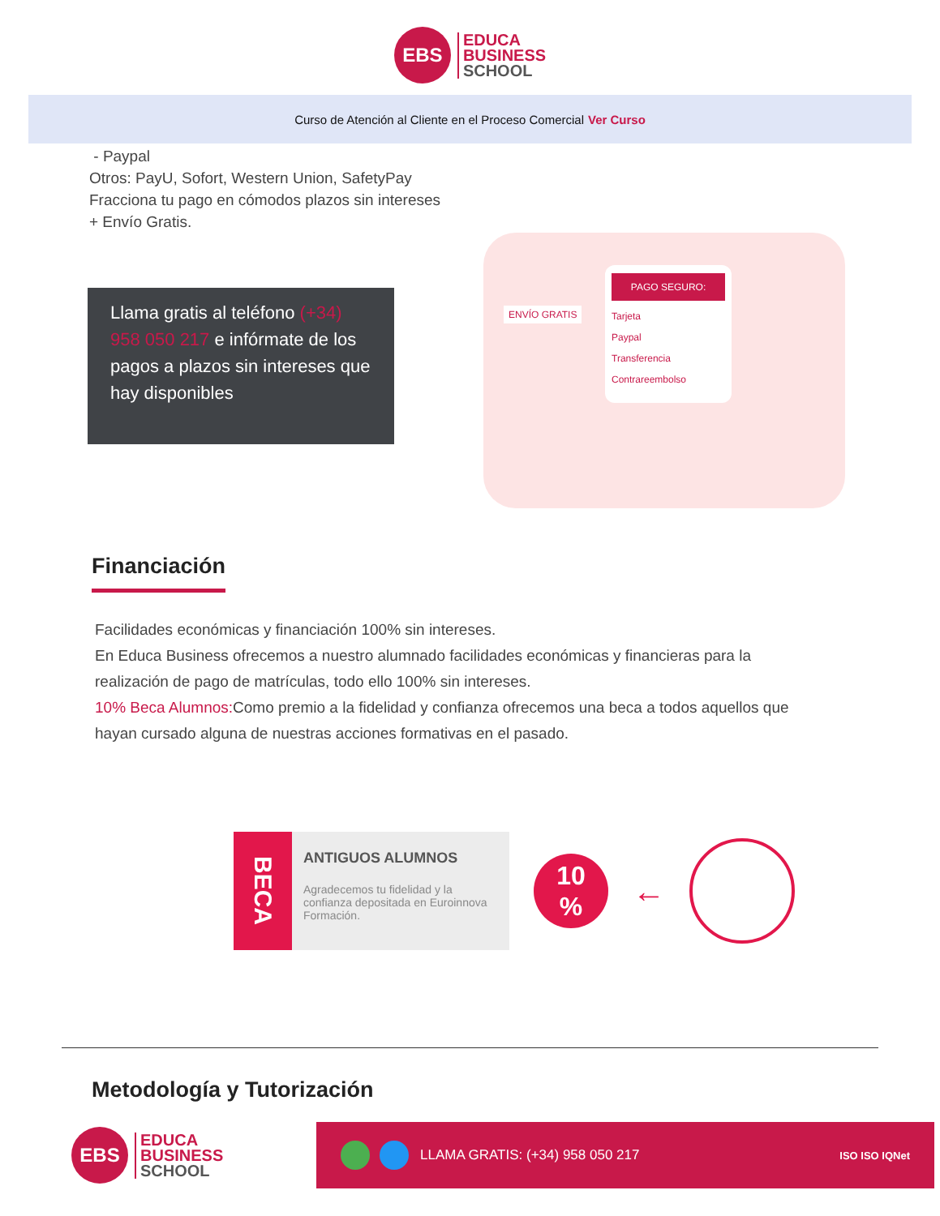EBS
EDUCA
BUSINESS
SCHOOL
Curso de Atención al Cliente en el Proceso Comercial Ver Curso
- Paypal
Otros: PayU, Sofort, Western Union, SafetyPay
Fracciona tu pago en cómodos plazos sin intereses
+ Envío Gratis.
Llama gratis al teléfono (+34) 958 050 217 e infórmate de los pagos a plazos sin intereses que hay disponibles
ENVÍO GRATIS
PAGO SEGURO:
Tarjeta
Paypal
Transferencia
Contrareembolso
Financiación
Facilidades económicas y financiación 100% sin intereses.
En Educa Business ofrecemos a nuestro alumnado facilidades económicas y financieras para la realización de pago de matrículas, todo ello 100% sin intereses.
10% Beca Alumnos: Como premio a la fidelidad y confianza ofrecemos una beca a todos aquellos que hayan cursado alguna de nuestras acciones formativas en el pasado.
BECA
ANTIGUOS ALUMNOS
Agradecemos tu fidelidad y la confianza depositada en Euroinnova Formación.
10
%
←
Metodología y Tutorización
EBS
EDUCA
BUSINESS
SCHOOL
LLAMA GRATIS: (+34) 958 050 217 ISO ISO IQNet